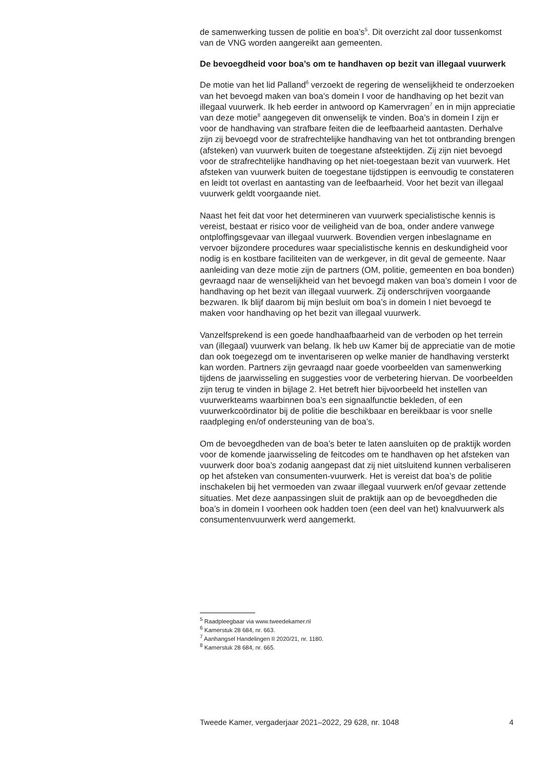de samenwerking tussen de politie en boa’s<sup>5</sup>. Dit overzicht zal door tussenkomst van de VNG worden aangereikt aan gemeenten.
De bevoegdheid voor boa’s om te handhaven op bezit van illegaal vuurwerk
De motie van het lid Palland<sup>6</sup> verzoekt de regering de wenselijkheid te onderzoeken van het bevoegd maken van boa’s domein I voor de handhaving op het bezit van illegaal vuurwerk. Ik heb eerder in antwoord op Kamervragen<sup>7</sup> en in mijn appreciatie van deze motie<sup>8</sup> aangegeven dit onwenselijk te vinden. Boa’s in domein I zijn er voor de handhaving van strafbare feiten die de leefbaarheid aantasten. Derhalve zijn zij bevoegd voor de strafrechtelijke handhaving van het tot ontbranding brengen (afsteken) van vuurwerk buiten de toegestane afsteektijden. Zij zijn niet bevoegd voor de strafrechtelijke handhaving op het niet-toegestaan bezit van vuurwerk. Het afsteken van vuurwerk buiten de toegestane tijdstippen is eenvoudig te constateren en leidt tot overlast en aantasting van de leefbaarheid. Voor het bezit van illegaal vuurwerk geldt voorgaande niet.
Naast het feit dat voor het determineren van vuurwerk specialistische kennis is vereist, bestaat er risico voor de veiligheid van de boa, onder andere vanwege ontploffingsgevaar van illegaal vuurwerk. Bovendien vergen inbeslagname en vervoer bijzondere procedures waar specialistische kennis en deskundigheid voor nodig is en kostbare faciliteiten van de werkgever, in dit geval de gemeente. Naar aanleiding van deze motie zijn de partners (OM, politie, gemeenten en boa bonden) gevraagd naar de wenselijkheid van het bevoegd maken van boa’s domein I voor de handhaving op het bezit van illegaal vuurwerk. Zij onderschrijven voorgaande bezwaren. Ik blijf daarom bij mijn besluit om boa’s in domein I niet bevoegd te maken voor handhaving op het bezit van illegaal vuurwerk.
Vanzelfsprekend is een goede handhaafbaarheid van de verboden op het terrein van (illegaal) vuurwerk van belang. Ik heb uw Kamer bij de appreciatie van de motie dan ook toegezegd om te inventariseren op welke manier de handhaving versterkt kan worden. Partners zijn gevraagd naar goede voorbeelden van samenwerking tijdens de jaarwisseling en suggesties voor de verbetering hiervan. De voorbeelden zijn terug te vinden in bijlage 2. Het betreft hier bijvoorbeeld het instellen van vuurwerkteams waarbinnen boa’s een signaalfunctie bekleden, of een vuurwerkcoördinator bij de politie die beschikbaar en bereikbaar is voor snelle raadpleging en/of ondersteuning van de boa’s.
Om de bevoegdheden van de boa’s beter te laten aansluiten op de praktijk worden voor de komende jaarwisseling de feitcodes om te handhaven op het afsteken van vuurwerk door boa’s zodanig aangepast dat zij niet uitsluitend kunnen verbaliseren op het afsteken van consumenten-vuurwerk. Het is vereist dat boa’s de politie inschakelen bij het vermoeden van zwaar illegaal vuurwerk en/of gevaar zettende situaties. Met deze aanpassingen sluit de praktijk aan op de bevoegdheden die boa’s in domein I voorheen ook hadden toen (een deel van het) knalvuurwerk als consumentenvuurwerk werd aangemerkt.
<sup>5</sup> Raadpleegbaar via www.tweedekamer.nl
<sup>6</sup> Kamerstuk 28 684, nr. 663.
<sup>7</sup> Aanhangsel Handelingen II 2020/21, nr. 1180.
<sup>8</sup> Kamerstuk 28 684, nr. 665.
Tweede Kamer, vergaderjaar 2021–2022, 29 628, nr. 1048 4